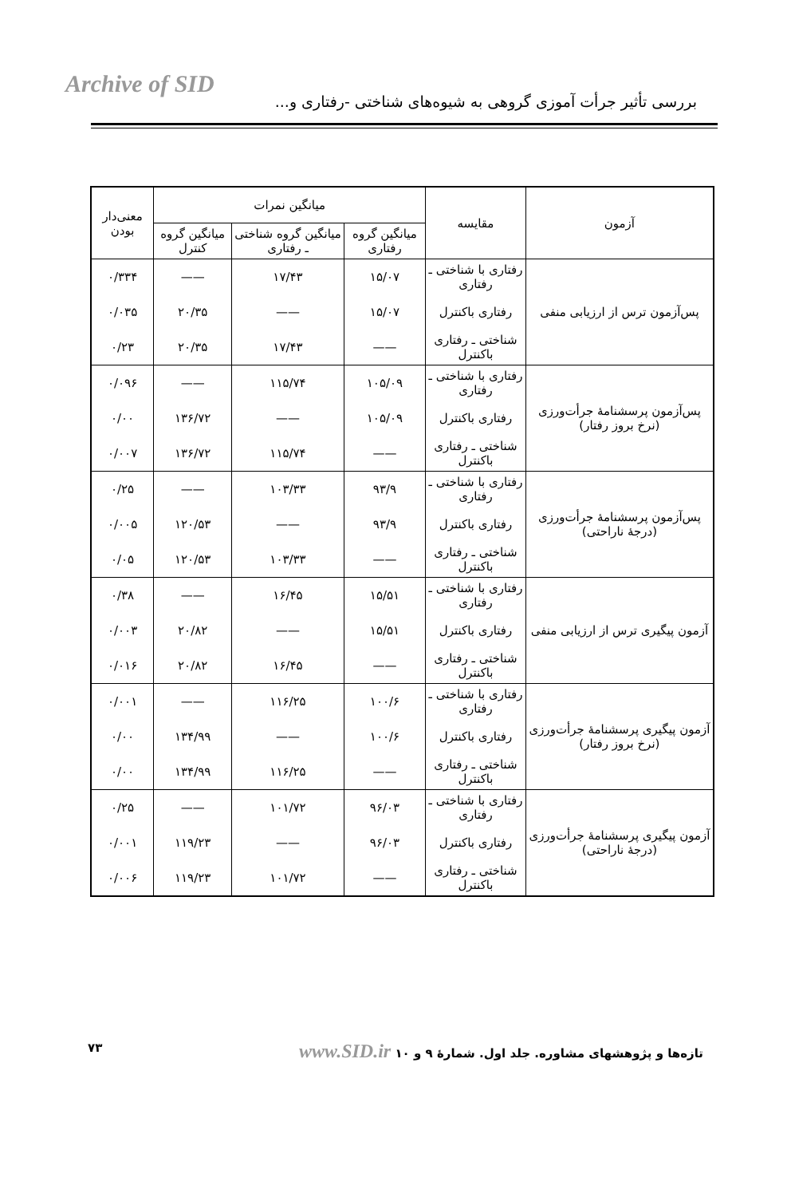Archive of SID
بررسی تأثیر جرأت آموزی گروهی به شیوه‌های شناختی -رفتاری و...
| آزمون | مقایسه | میانگین نمرات | | | معنی‌دار بودن |
| --- | --- | --- | --- | --- | --- |
| | | میانگین گروه رفتاری | میانگین گروه شناختی ـ رفتاری | میانگین گروه کنترل | |
| پس‌آزمون ترس از ارزیابی منفی | رفتاری با شناختی ـ رفتاری | ۱۵/۰۷ | ۱۷/۴۳ | —— | ۰/۳۳۴ |
| | رفتاری باکنترل | ۱۵/۰۷ | —— | ۲۰/۳۵ | ۰/۰۳۵ |
| | شناختی ـ رفتاری باکنترل | —— | ۱۷/۴۳ | ۲۰/۳۵ | ۰/۲۳ |
| پس‌آزمون پرسشنامهٔ جرأت‌ورزی (نرخ بروز رفتار) | رفتاری با شناختی ـ رفتاری | ۱۰۵/۰۹ | ۱۱۵/۷۴ | —— | ۰/۰۹۶ |
| | رفتاری باکنترل | ۱۰۵/۰۹ | —— | ۱۳۶/۷۲ | ۰/۰۰ |
| | شناختی ـ رفتاری باکنترل | —— | ۱۱۵/۷۴ | ۱۳۶/۷۲ | ۰/۰۰۷ |
| پس‌آزمون پرسشنامهٔ جرأت‌ورزی (درجهٔ ناراحتی) | رفتاری با شناختی ـ رفتاری | ۹۳/۹ | ۱۰۳/۳۳ | —— | ۰/۲۵ |
| | رفتاری باکنترل | ۹۳/۹ | —— | ۱۲۰/۵۳ | ۰/۰۰۵ |
| | شناختی ـ رفتاری باکنترل | —— | ۱۰۳/۳۳ | ۱۲۰/۵۳ | ۰/۰۵ |
| آزمون پیگیری ترس از ارزیابی منفی | رفتاری با شناختی ـ رفتاری | ۱۵/۵۱ | ۱۶/۴۵ | —— | ۰/۳۸ |
| | رفتاری باکنترل | ۱۵/۵۱ | —— | ۲۰/۸۲ | ۰/۰۰۳ |
| | شناختی ـ رفتاری باکنترل | —— | ۱۶/۴۵ | ۲۰/۸۲ | ۰/۰۱۶ |
| آزمون پیگیری پرسشنامهٔ جرأت‌ورزی (نرخ بروز رفتار) | رفتاری با شناختی ـ رفتاری | ۱۰۰/۶ | ۱۱۶/۲۵ | —— | ۰/۰۰۱ |
| | رفتاری باکنترل | ۱۰۰/۶ | —— | ۱۳۴/۹۹ | ۰/۰۰ |
| | شناختی ـ رفتاری باکنترل | —— | ۱۱۶/۲۵ | ۱۳۴/۹۹ | ۰/۰۰ |
| آزمون پیگیری پرسشنامهٔ جرأت‌ورزی (درجهٔ ناراحتی) | رفتاری با شناختی ـ رفتاری | ۹۶/۰۳ | ۱۰۱/۷۲ | —— | ۰/۲۵ |
| | رفتاری باکنترل | ۹۶/۰۳ | —— | ۱۱۹/۲۳ | ۰/۰۰۱ |
| | شناختی ـ رفتاری باکنترل | —— | ۱۰۱/۷۲ | ۱۱۹/۲۳ | ۰/۰۰۶ |
تازه‌ها و پژوهشهای مشاوره. جلد اول. شمارهٔ ۹ و ۱۰ www.SID.ir ۷۳